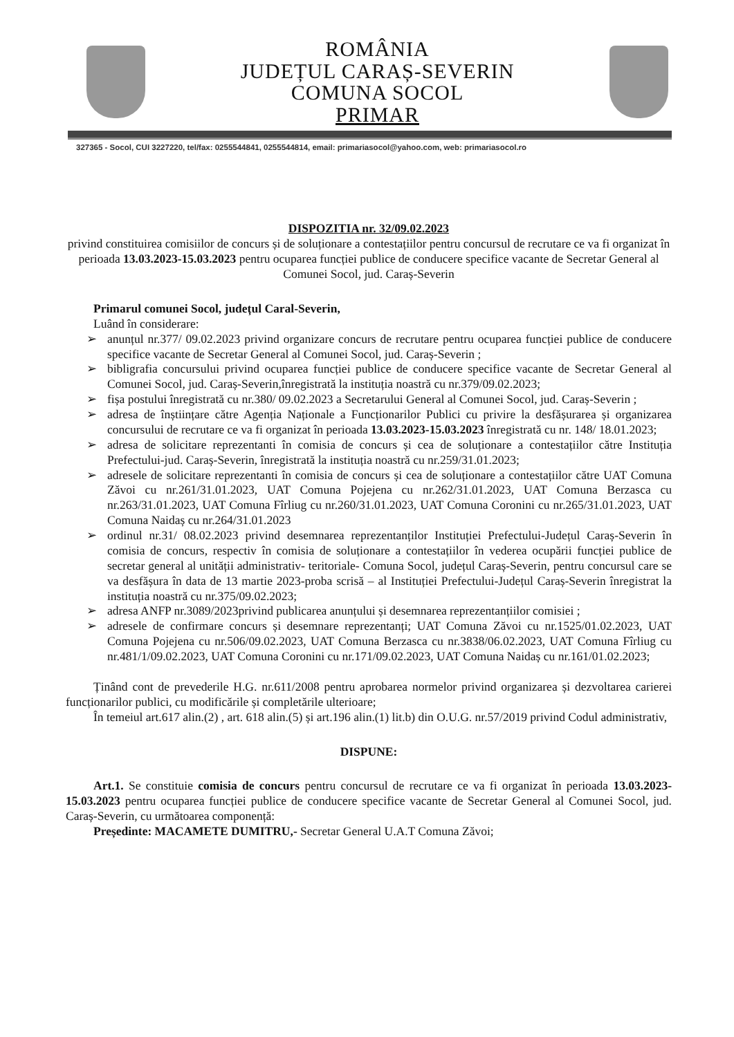ROMÂNIA
JUDEȚUL CARAȘ-SEVERIN
COMUNA SOCOL
PRIMAR
327365 - Socol, CUI 3227220, tel/fax: 0255544841, 0255544814, email: primariasocol@yahoo.com, web: primariasocol.ro
DISPOZITIA nr. 32/09.02.2023
privind constituirea comisiilor de concurs și de soluționare a contestațiilor pentru concursul de recrutare ce va fi organizat în perioada 13.03.2023-15.03.2023 pentru ocuparea funcției publice de conducere specifice vacante de Secretar General al Comunei Socol, jud. Caraș-Severin
Primarul comunei Socol, județul Caral-Severin,
Luând în considerare:
➢ anunțul nr.377/ 09.02.2023 privind organizare concurs de recrutare pentru ocuparea funcției publice de conducere specifice vacante de Secretar General al Comunei Socol, jud. Caraș-Severin ;
➢ bibligrafia concursului privind ocuparea funcției publice de conducere specifice vacante de Secretar General al Comunei Socol, jud. Caraș-Severin,înregistrată la instituția noastră cu nr.379/09.02.2023;
➢ fișa postului înregistrată cu nr.380/ 09.02.2023 a Secretarului General al Comunei Socol, jud. Caraș-Severin ;
➢ adresa de înștiințare către Agenția Naționale a Funcționarilor Publici cu privire la desfășurarea și organizarea concursului de recrutare ce va fi organizat în perioada 13.03.2023-15.03.2023 înregistrată cu nr. 148/ 18.01.2023;
➢ adresa de solicitare reprezentanti în comisia de concurs și cea de soluționare a contestațiilor către Instituția Prefectului-jud. Caraș-Severin, înregistrată la instituția noastră cu nr.259/31.01.2023;
➢ adresele de solicitare reprezentanti în comisia de concurs și cea de soluționare a contestațiilor către UAT Comuna Zăvoi cu nr.261/31.01.2023, UAT Comuna Pojejena cu nr.262/31.01.2023, UAT Comuna Berzasca cu nr.263/31.01.2023, UAT Comuna Fîrliug cu nr.260/31.01.2023, UAT Comuna Coronini cu nr.265/31.01.2023, UAT Comuna Naidaș cu nr.264/31.01.2023
➢ ordinul nr.31/ 08.02.2023 privind desemnarea reprezentanților Instituției Prefectului-Județul Caraș-Severin în comisia de concurs, respectiv în comisia de soluționare a contestațiilor în vederea ocupării funcției publice de secretar general al unității administrativ- teritoriale- Comuna Socol, județul Caraș-Severin, pentru concursul care se va desfășura în data de 13 martie 2023-proba scrisă – al Instituției Prefectului-Județul Caraș-Severin înregistrat la instituția noastră cu nr.375/09.02.2023;
➢ adresa ANFP nr.3089/2023privind publicarea anunțului și desemnarea reprezentanțiilor comisiei ;
➢ adresele de confirmare concurs și desemnare reprezentanți; UAT Comuna Zăvoi cu nr.1525/01.02.2023, UAT Comuna Pojejena cu nr.506/09.02.2023, UAT Comuna Berzasca cu nr.3838/06.02.2023, UAT Comuna Fîrliug cu nr.481/1/09.02.2023, UAT Comuna Coronini cu nr.171/09.02.2023, UAT Comuna Naidaș cu nr.161/01.02.2023;
Ținând cont de prevederile H.G. nr.611/2008 pentru aprobarea normelor privind organizarea și dezvoltarea carierei funcționarilor publici, cu modificările și completările ulterioare;
În temeiul art.617 alin.(2) , art. 618 alin.(5) și art.196 alin.(1) lit.b) din O.U.G. nr.57/2019 privind Codul administrativ,
DISPUNE:
Art.1. Se constituie comisia de concurs pentru concursul de recrutare ce va fi organizat în perioada 13.03.2023-15.03.2023 pentru ocuparea funcției publice de conducere specifice vacante de Secretar General al Comunei Socol, jud. Caraș-Severin, cu următoarea componență:
Președinte: MACAMETE DUMITRU,- Secretar General U.A.T Comuna Zăvoi;